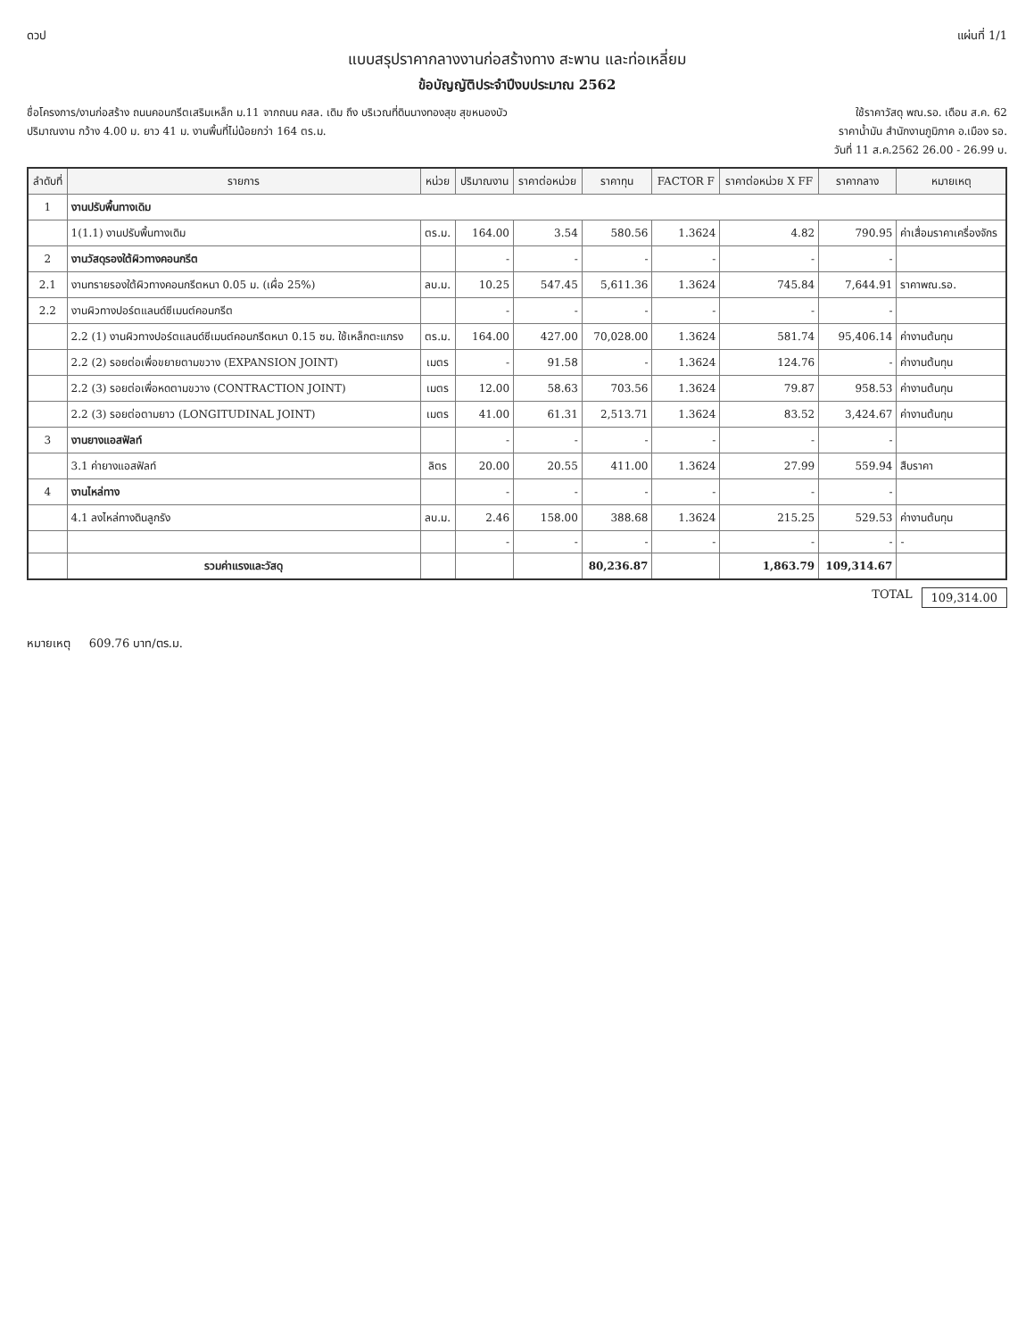ดวป แผ่นที่ 1/1
แบบสรุปราคากลางงานก่อสร้างทาง สะพาน และท่อเหลี่ยม
ข้อบัญญัติประจำปีงบประมาณ 2562
ชื่อโครงการ/งานก่อสร้าง ถนนคอนกรีตเสริมเหล็ก ม.11 จากถนน คสล. เดิม ถึง บริเวณที่ดินนางทองสุข สุขหนองบัว
ใช้ราคาวัสดุ พณ.รอ. เดือน ส.ค. 62
ปริมาณงาน กว้าง 4.00 ม. ยาว 41 ม. งานพื้นที่ไม่น้อยกว่า 164 ตร.ม.
ราคาน้ำมัน สำนักงานภูมิภาค อ.เมือง รอ.
วันที่ 11 ส.ค.2562 26.00 - 26.99 บ.
| ลำดับที่ | รายการ | หน่วย | ปริมาณงาน | ราคาต่อหน่วย | ราคาทุน | FACTOR F | ราคาต่อหน่วย X FF | ราคากลาง | หมายเหตุ |
| --- | --- | --- | --- | --- | --- | --- | --- | --- | --- |
| 1 | งานปรับพื้นทางเดิม | | | | | | | | |
| | 1(1.1) งานปรับพื้นทางเดิม | ตร.ม. | 164.00 | 3.54 | 580.56 | 1.3624 | 4.82 | 790.95 | ค่าเสื่อมราคาเครื่องจักร |
| 2 | งานวัสดุรองใต้ผิวทางคอนกรีต | | - | - | - | - | - | - | |
| 2.1 | งานทรายรองใต้ผิวทางคอนกรีตหนา 0.05 ม. (เผื่อ 25%) | ลบ.ม. | 10.25 | 547.45 | 5,611.36 | 1.3624 | 745.84 | 7,644.91 | ราคาพณ.รอ. |
| 2.2 | งานผิวทางปอร์ตแลนด์ซีเมนต์คอนกรีต | | - | - | - | - | - | - | |
| | 2.2 (1) งานผิวทางปอร์ตแลนด์ซีเมนต์คอนกรีตหนา 0.15 ซม. ใช้เหล็กตะแกรง | ตร.ม. | 164.00 | 427.00 | 70,028.00 | 1.3624 | 581.74 | 95,406.14 | ค่างานต้นทุน |
| | 2.2 (2) รอยต่อเพื่อขยายตามขวาง (EXPANSION JOINT) | เมตร | - | 91.58 | - | 1.3624 | 124.76 | - | ค่างานต้นทุน |
| | 2.2 (3) รอยต่อเพื่อหดตามขวาง (CONTRACTION JOINT) | เมตร | 12.00 | 58.63 | 703.56 | 1.3624 | 79.87 | 958.53 | ค่างานต้นทุน |
| | 2.2 (3) รอยต่อตามยาว (LONGITUDINAL JOINT) | เมตร | 41.00 | 61.31 | 2,513.71 | 1.3624 | 83.52 | 3,424.67 | ค่างานต้นทุน |
| 3 | งานยางแอสฟัลท์ | | - | - | - | - | - | - | |
| | 3.1 ค่ายางแอสฟัลท์ | ลิตร | 20.00 | 20.55 | 411.00 | 1.3624 | 27.99 | 559.94 | สืบราคา |
| 4 | งานไหล่ทาง | | - | - | - | - | - | - | |
| | 4.1 ลงไหล่ทางดินลูกรัง | ลบ.ม. | 2.46 | 158.00 | 388.68 | 1.3624 | 215.25 | 529.53 | ค่างานต้นทุน |
| | | | - | - | - | - | - | - | - |
| | รวมค่าแรงและวัสดุ | | | | 80,236.87 | | 1,863.79 | 109,314.67 | |
TOTAL
109,314.00
หมายเหตุ 609.76 บาท/ตร.ม.